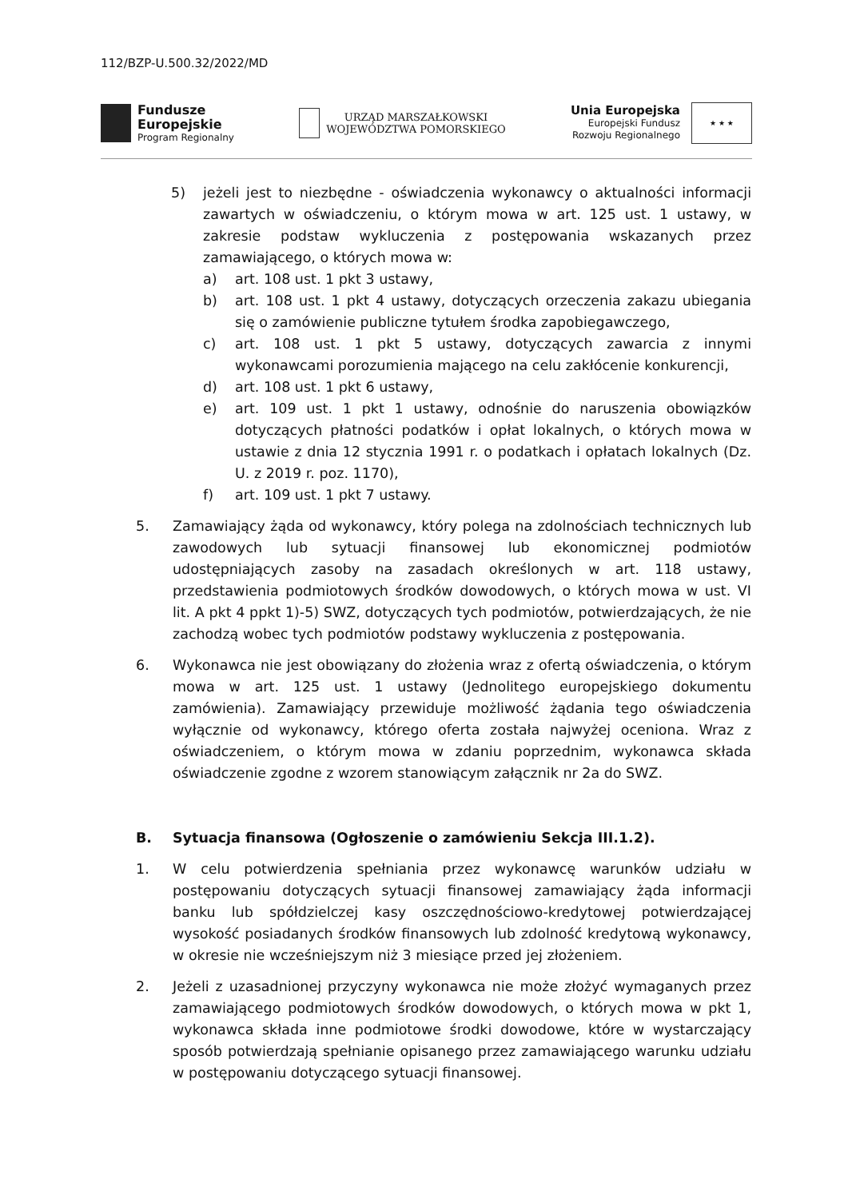112/BZP-U.500.32/2022/MD
Fundusze
Europejskie
Program Regionalny
URZĄD MARSZAŁKOWSKI
WOJEWÓDZTWA POMORSKIEGO
Unia Europejska
Europejski Fundusz
Rozwoju Regionalnego
★ ★ ★
5) jeżeli jest to niezbędne - oświadczenia wykonawcy o aktualności informacji zawartych w oświadczeniu, o którym mowa w art. 125 ust. 1 ustawy, w zakresie podstaw wykluczenia z postępowania wskazanych przez zamawiającego, o których mowa w:
a) art. 108 ust. 1 pkt 3 ustawy,
b) art. 108 ust. 1 pkt 4 ustawy, dotyczących orzeczenia zakazu ubiegania się o zamówienie publiczne tytułem środka zapobiegawczego,
c) art. 108 ust. 1 pkt 5 ustawy, dotyczących zawarcia z innymi wykonawcami porozumienia mającego na celu zakłócenie konkurencji,
d) art. 108 ust. 1 pkt 6 ustawy,
e) art. 109 ust. 1 pkt 1 ustawy, odnośnie do naruszenia obowiązków dotyczących płatności podatków i opłat lokalnych, o których mowa w ustawie z dnia 12 stycznia 1991 r. o podatkach i opłatach lokalnych (Dz. U. z 2019 r. poz. 1170),
f) art. 109 ust. 1 pkt 7 ustawy.
5. Zamawiający żąda od wykonawcy, który polega na zdolnościach technicznych lub zawodowych lub sytuacji finansowej lub ekonomicznej podmiotów udostępniających zasoby na zasadach określonych w art. 118 ustawy, przedstawienia podmiotowych środków dowodowych, o których mowa w ust. VI lit. A pkt 4 ppkt 1)-5) SWZ, dotyczących tych podmiotów, potwierdzających, że nie zachodzą wobec tych podmiotów podstawy wykluczenia z postępowania.
6. Wykonawca nie jest obowiązany do złożenia wraz z ofertą oświadczenia, o którym mowa w art. 125 ust. 1 ustawy (Jednolitego europejskiego dokumentu zamówienia). Zamawiający przewiduje możliwość żądania tego oświadczenia wyłącznie od wykonawcy, którego oferta została najwyżej oceniona. Wraz z oświadczeniem, o którym mowa w zdaniu poprzednim, wykonawca składa oświadczenie zgodne z wzorem stanowiącym załącznik nr 2a do SWZ.
B. Sytuacja finansowa (Ogłoszenie o zamówieniu Sekcja III.1.2).
1. W celu potwierdzenia spełniania przez wykonawcę warunków udziału w postępowaniu dotyczących sytuacji finansowej zamawiający żąda informacji banku lub spółdzielczej kasy oszczędnościowo-kredytowej potwierdzającej wysokość posiadanych środków finansowych lub zdolność kredytową wykonawcy, w okresie nie wcześniejszym niż 3 miesiące przed jej złożeniem.
2. Jeżeli z uzasadnionej przyczyny wykonawca nie może złożyć wymaganych przez zamawiającego podmiotowych środków dowodowych, o których mowa w pkt 1, wykonawca składa inne podmiotowe środki dowodowe, które w wystarczający sposób potwierdzają spełnianie opisanego przez zamawiającego warunku udziału w postępowaniu dotyczącego sytuacji finansowej.